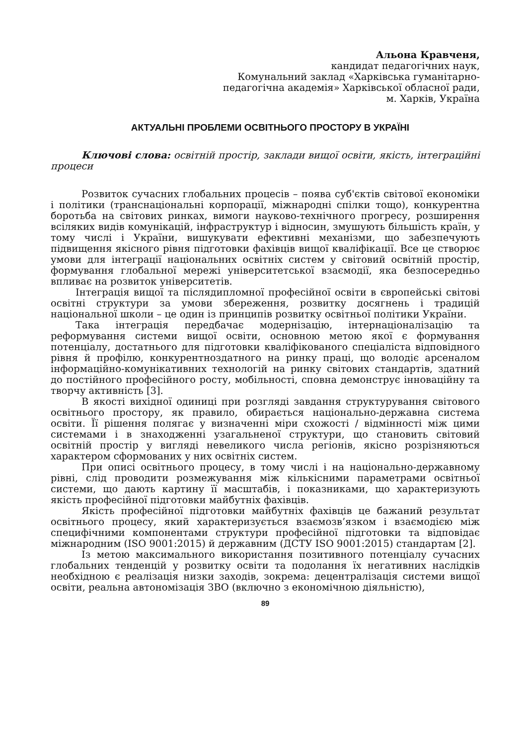Альона Кравченя,
кандидат педагогічних наук,
Комунальний заклад «Харківська гуманітарно-
педагогічна академія» Харківської обласної ради,
м. Харків, Україна
АКТУАЛЬНІ ПРОБЛЕМИ ОСВІТНЬОГО ПРОСТОРУ В УКРАЇНІ
Ключові слова: освітній простір, заклади вищої освіти, якість, інтеграційні процеси
Розвиток сучасних глобальних процесів – поява суб'єктів світової економіки і політики (транснаціональні корпорації, міжнародні спілки тощо), конкурентна боротьба на світових ринках, вимоги науково-технічного прогресу, розширення всіляких видів комунікацій, інфраструктур і відносин, змушують більшість країн, у тому числі і України, вишукувати ефективні механізми, що забезпечують підвищення якісного рівня підготовки фахівців вищої кваліфікації. Все це створює умови для інтеграції національних освітніх систем у світовий освітній простір, формування глобальної мережі університетської взаємодії, яка безпосередньо впливає на розвиток університетів.
Інтеграція вищої та післядипломної професійної освіти в європейські світові освітні структури за умови збереження, розвитку досягнень і традицій національної школи – це один із принципів розвитку освітньої політики України.
Така інтеграція передбачає модернізацію, інтернаціоналізацію та реформування системи вищої освіти, основною метою якої є формування потенціалу, достатнього для підготовки кваліфікованого спеціаліста відповідного рівня й профілю, конкурентноздатного на ринку праці, що володіє арсеналом інформаційно-комунікативних технологій на ринку світових стандартів, здатний до постійного професійного росту, мобільності, сповна демонструє інноваційну та творчу активність [3].
В якості вихідної одиниці при розгляді завдання структурування світового освітнього простору, як правило, обирається національно-державна система освіти. Її рішення полягає у визначенні міри схожості / відмінності між цими системами і в знаходженні узагальненої структури, що становить світовий освітній простір у вигляді невеликого числа регіонів, якісно розрізняються характером сформованих у них освітніх систем.
При описі освітнього процесу, в тому числі і на національно-державному рівні, слід проводити розмежування між кількісними параметрами освітньої системи, що дають картину її масштабів, і показниками, що характеризують якість професійної підготовки майбутніх фахівців.
Якість професійної підготовки майбутніх фахівців це бажаний результат освітнього процесу, який характеризується взаємозв’язком і взаємодією між специфічними компонентами структури професійної підготовки та відповідає міжнародним (ISO 9001:2015) й державним (ДСТУ ISO 9001:2015) стандартам [2].
Із метою максимального використання позитивного потенціалу сучасних глобальних тенденцій у розвитку освіти та подолання їх негативних наслідків необхідною є реалізація низки заходів, зокрема: децентралізація системи вищої освіти, реальна автономізація ЗВО (включно з економічною діяльністю),
89